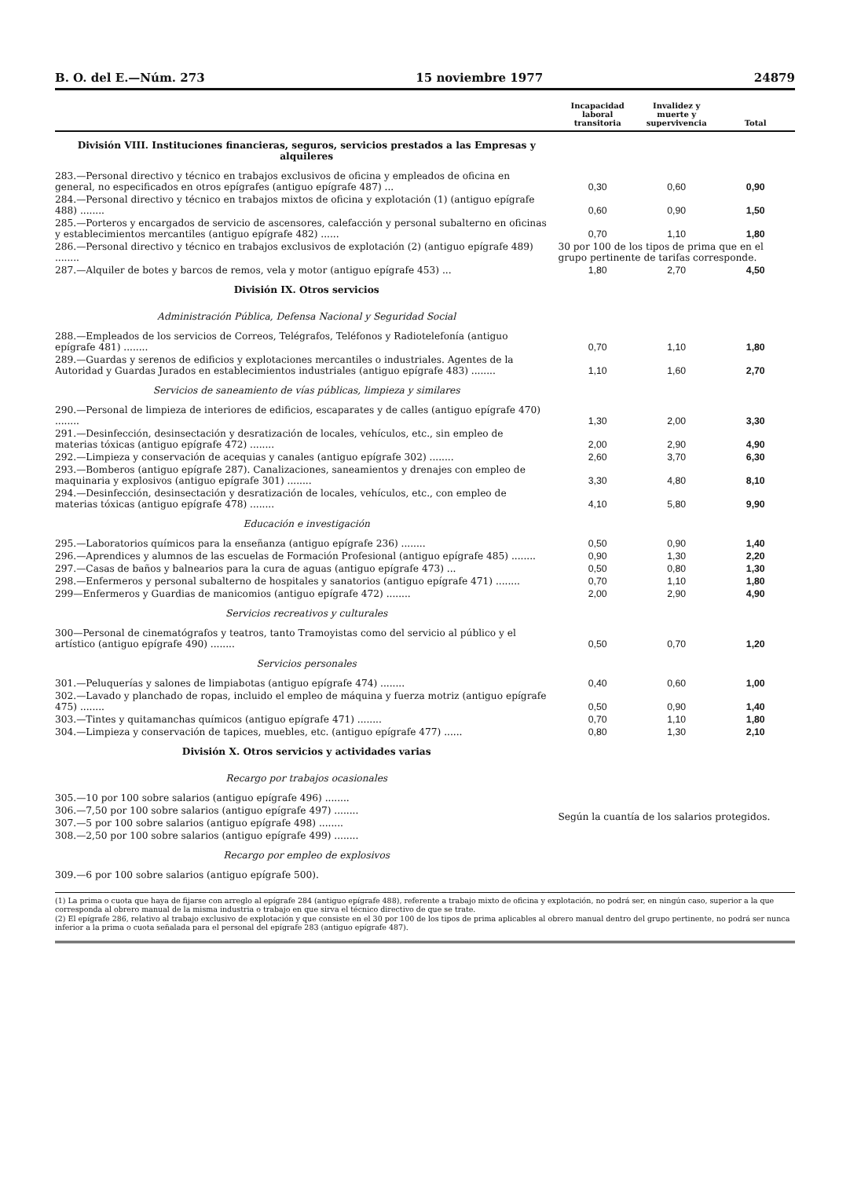B. O. del E.—Núm. 273 15 noviembre 1977 24879
| | Incapacidad laboral transitoria | Invalidez y muerte y supervivencia | Total |
| --- | --- | --- | --- |
| División VIII. Instituciones financieras, seguros, servicios prestados a las Empresas y alquileres | | | |
| 283.—Personal directivo y técnico en trabajos exclusivos de oficina y empleados de oficina en general, no especificados en otros epígrafes (antiguo epígrafe 487) ... | 0,30 | 0,60 | 0,90 |
| 284.—Personal directivo y técnico en trabajos mixtos de oficina y explotación (1) (antiguo epígrafe 488) ........ | 0,60 | 0,90 | 1,50 |
| 285.—Porteros y encargados de servicio de ascensores, calefacción y personal subalterno en oficinas y establecimientos mercantiles (antiguo epígrafe 482) ...... | 0,70 | 1,10 | 1,80 |
| 286.—Personal directivo y técnico en trabajos exclusivos de explotación (2) (antiguo epígrafe 489) ........ | 30 por 100 de los tipos de prima que en el grupo pertinente de tarifas corresponde. | | |
| 287.—Alquiler de botes y barcos de remos, vela y motor (antiguo epígrafe 453) ... | 1,80 | 2,70 | 4,50 |
| División IX. Otros servicios | | | |
| Administración Pública, Defensa Nacional y Seguridad Social | | | |
| 288.—Empleados de los servicios de Correos, Telégrafos, Teléfonos y Radiotelefonía (antiguo epígrafe 481) ........ | 0,70 | 1,10 | 1,80 |
| 289.—Guardas y serenos de edificios y explotaciones mercantiles o industriales. Agentes de la Autoridad y Guardas Jurados en establecimientos industriales (antiguo epígrafe 483) ........ | 1,10 | 1,60 | 2,70 |
| Servicios de saneamiento de vías públicas, limpieza y similares | | | |
| 290.—Personal de limpieza de interiores de edificios, escaparates y de calles (antiguo epígrafe 470) ........ | 1,30 | 2,00 | 3,30 |
| 291.—Desinfección, desinsectación y desratización de locales, vehículos, etc., sin empleo de materias tóxicas (antiguo epígrafe 472) ........ | 2,00 | 2,90 | 4,90 |
| 292.—Limpieza y conservación de acequias y canales (antiguo epígrafe 302) ........ | 2,60 | 3,70 | 6,30 |
| 293.—Bomberos (antiguo epígrafe 287). Canalizaciones, saneamientos y drenajes con empleo de maquinaria y explosivos (antiguo epígrafe 301) ........ | 3,30 | 4,80 | 8,10 |
| 294.—Desinfección, desinsectación y desratización de locales, vehículos, etc., con empleo de materias tóxicas (antiguo epígrafe 478) ........ | 4,10 | 5,80 | 9,90 |
| Educación e investigación | | | |
| 295.—Laboratorios químicos para la enseñanza (antiguo epígrafe 236) ........ | 0,50 | 0,90 | 1,40 |
| 296.—Aprendices y alumnos de las escuelas de Formación Profesional (antiguo epígrafe 485) ........ | 0,90 | 1,30 | 2,20 |
| 297.—Casas de baños y balnearios para la cura de aguas (antiguo epígrafe 473) ... | 0,50 | 0,80 | 1,30 |
| 298.—Enfermeros y personal subalterno de hospitales y sanatorios (antiguo epígrafe 471) ........ | 0,70 | 1,10 | 1,80 |
| 299—Enfermeros y Guardias de manicomios (antiguo epígrafe 472) ........ | 2,00 | 2,90 | 4,90 |
| Servicios recreativos y culturales | | | |
| 300—Personal de cinematógrafos y teatros, tanto Tramoyistas como del servicio al público y el artístico (antiguo epígrafe 490) ........ | 0,50 | 0,70 | 1,20 |
| Servicios personales | | | |
| 301.—Peluquerías y salones de limpiabotas (antiguo epígrafe 474) ........ | 0,40 | 0,60 | 1,00 |
| 302.—Lavado y planchado de ropas, incluido el empleo de máquina y fuerza motriz (antiguo epígrafe 475) ........ | 0,50 | 0,90 | 1,40 |
| 303.—Tintes y quitamanchas químicos (antiguo epígrafe 471) ........ | 0,70 | 1,10 | 1,80 |
| 304.—Limpieza y conservación de tapices, muebles, etc. (antiguo epígrafe 477) ...... | 0,80 | 1,30 | 2,10 |
| División X. Otros servicios y actividades varias | | | |
| Recargo por trabajos ocasionales | | | |
| 305.—10 por 100 sobre salarios (antiguo epígrafe 496) ........ | Según la cuantía de los salarios protegidos. | | |
| 306.—7,50 por 100 sobre salarios (antiguo epígrafe 497) ........ | | | |
| 307.—5 por 100 sobre salarios (antiguo epígrafe 498) ........ | | | |
| 308.—2,50 por 100 sobre salarios (antiguo epígrafe 499) ........ | | | |
| Recargo por empleo de explosivos | | | |
| 309.—6 por 100 sobre salarios (antiguo epígrafe 500). | | | |
(1) La prima o cuota que haya de fijarse con arreglo al epígrafe 284 (antiguo epígrafe 488), referente a trabajo mixto de oficina y explotación, no podrá ser, en ningún caso, superior a la que corresponda al obrero manual de la misma industria o trabajo en que sirva el técnico directivo de que se trate.
(2) El epígrafe 286, relativo al trabajo exclusivo de explotación y que consiste en el 30 por 100 de los tipos de prima aplicables al obrero manual dentro del grupo pertinente, no podrá ser nunca inferior a la prima o cuota señalada para el personal del epígrafe 283 (antiguo epígrafe 487).